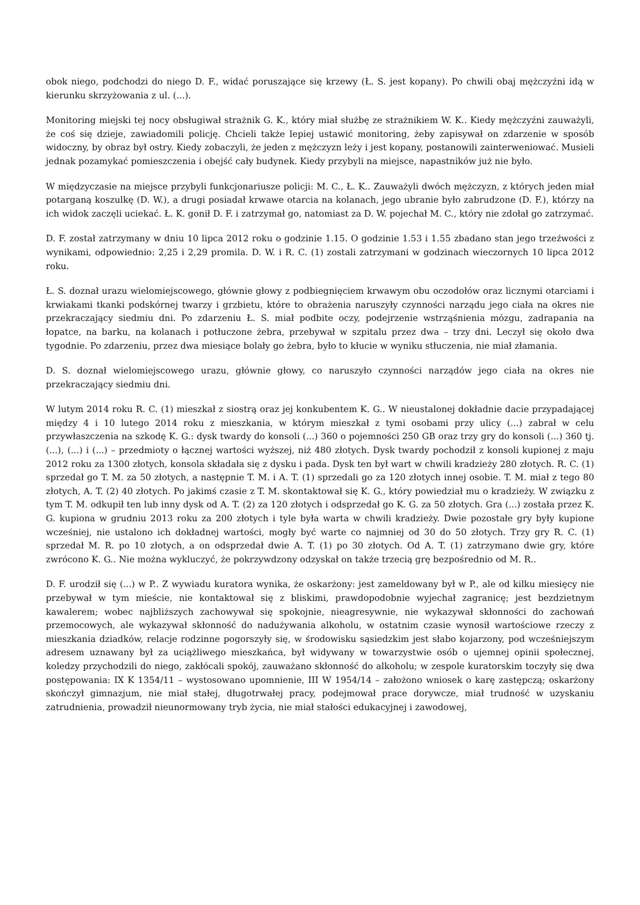obok niego, podchodzi do niego D. F., widać poruszające się krzewy (Ł. S. jest kopany). Po chwili obaj mężczyźni idą w kierunku skrzyżowania z ul. (...).
Monitoring miejski tej nocy obsługiwał strażnik G. K., który miał służbę ze strażnikiem W. K.. Kiedy mężczyźni zauważyli, że coś się dzieje, zawiadomili policję. Chcieli także lepiej ustawić monitoring, żeby zapisywał on zdarzenie w sposób widoczny, by obraz był ostry. Kiedy zobaczyli, że jeden z mężczyzn leży i jest kopany, postanowili zainterweniować. Musieli jednak pozamykać pomieszczenia i obejść cały budynek. Kiedy przybyli na miejsce, napastników już nie było.
W międzyczasie na miejsce przybyli funkcjonariusze policji: M. C., Ł. K.. Zauważyli dwóch mężczyzn, z których jeden miał potarganą koszulkę (D. W.), a drugi posiadał krwawe otarcia na kolanach, jego ubranie było zabrudzone (D. F.), którzy na ich widok zaczęli uciekać. Ł. K. gonił D. F. i zatrzymał go, natomiast za D. W. pojechał M. C., który nie zdołał go zatrzymać.
D. F. został zatrzymany w dniu 10 lipca 2012 roku o godzinie 1.15. O godzinie 1.53 i 1.55 zbadano stan jego trzeźwości z wynikami, odpowiednio: 2,25 i 2,29 promila. D. W. i R. C. (1) zostali zatrzymani w godzinach wieczornych 10 lipca 2012 roku.
Ł. S. doznał urazu wielomiejscowego, głównie głowy z podbiegnięciem krwawym obu oczodołów oraz licznymi otarciami i krwiakami tkanki podskórnej twarzy i grzbietu, które to obrażenia naruszyły czynności narządu jego ciała na okres nie przekraczający siedmiu dni. Po zdarzeniu Ł. S. miał podbite oczy, podejrzenie wstrząśnienia mózgu, zadrapania na łopatce, na barku, na kolanach i potłuczone żebra, przebywał w szpitalu przez dwa – trzy dni. Leczył się około dwa tygodnie. Po zdarzeniu, przez dwa miesiące bolały go żebra, było to kłucie w wyniku stłuczenia, nie miał złamania.
D. S. doznał wielomiejscowego urazu, głównie głowy, co naruszyło czynności narządów jego ciała na okres nie przekraczający siedmiu dni.
W lutym 2014 roku R. C. (1) mieszkał z siostrą oraz jej konkubentem K. G.. W nieustalonej dokładnie dacie przypadającej między 4 i 10 lutego 2014 roku z mieszkania, w którym mieszkał z tymi osobami przy ulicy (...) zabrał w celu przywłaszczenia na szkodę K. G.: dysk twardy do konsoli (...) 360 o pojemności 250 GB oraz trzy gry do konsoli (...) 360 tj. (...), (...) i (...) – przedmioty o łącznej wartości wyższej, niż 480 złotych. Dysk twardy pochodził z konsoli kupionej z maju 2012 roku za 1300 złotych, konsola składała się z dysku i pada. Dysk ten był wart w chwili kradzieży 280 złotych. R. C. (1) sprzedał go T. M. za 50 złotych, a następnie T. M. i A. T. (1) sprzedali go za 120 złotych innej osobie. T. M. miał z tego 80 złotych, A. T. (2) 40 złotych. Po jakimś czasie z T. M. skontaktował się K. G., który powiedział mu o kradzieży. W związku z tym T. M. odkupił ten lub inny dysk od A. T. (2) za 120 złotych i odsprzedał go K. G. za 50 złotych. Gra (...) została przez K. G. kupiona w grudniu 2013 roku za 200 złotych i tyle była warta w chwili kradzieży. Dwie pozostałe gry były kupione wcześniej, nie ustalono ich dokładnej wartości, mogły być warte co najmniej od 30 do 50 złotych. Trzy gry R. C. (1) sprzedał M. R. po 10 złotych, a on odsprzedał dwie A. T. (1) po 30 złotych. Od A. T. (1) zatrzymano dwie gry, które zwrócono K. G.. Nie można wykluczyć, że pokrzywdzony odzyskał on także trzecią grę bezpośrednio od M. R..
D. F. urodził się (...) w P.. Z wywiadu kuratora wynika, że oskarżony: jest zameldowany był w P., ale od kilku miesięcy nie przebywał w tym mieście, nie kontaktował się z bliskimi, prawdopodobnie wyjechał zagranicę; jest bezdzietnym kawalerem; wobec najbliższych zachowywał się spokojnie, nieagresywnie, nie wykazywał skłonności do zachowań przemocowych, ale wykazywał skłonność do nadużywania alkoholu, w ostatnim czasie wynosił wartościowe rzeczy z mieszkania dziadków, relacje rodzinne pogorszyły się, w środowisku sąsiedzkim jest słabo kojarzony, pod wcześniejszym adresem uznawany był za uciążliwego mieszkańca, był widywany w towarzystwie osób o ujemnej opinii społecznej, koledzy przychodzili do niego, zakłócali spokój, zauważano skłonność do alkoholu; w zespole kuratorskim toczyły się dwa postępowania: IX K 1354/11 – wystosowano upomnienie, III W 1954/14 – założono wniosek o karę zastępczą; oskarżony skończył gimnazjum, nie miał stałej, długotrwałej pracy, podejmował prace dorywcze, miał trudność w uzyskaniu zatrudnienia, prowadził nieunormowany tryb życia, nie miał stałości edukacyjnej i zawodowej,